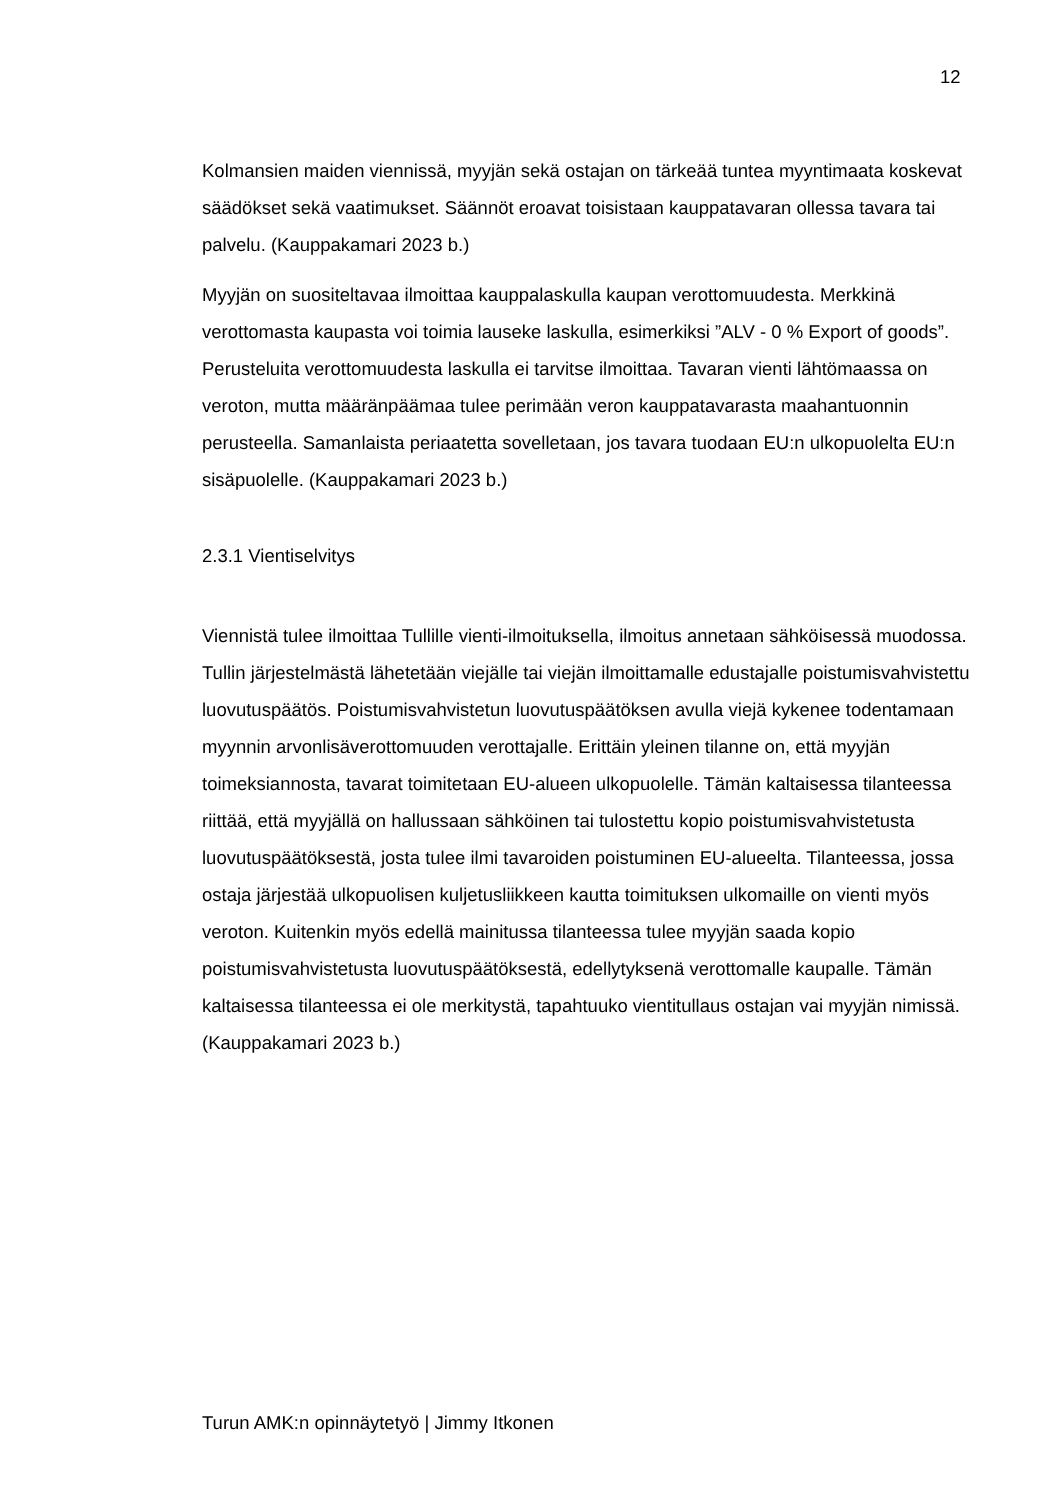12
Kolmansien maiden viennissä, myyjän sekä ostajan on tärkeää tuntea myyntimaata koskevat säädökset sekä vaatimukset. Säännöt eroavat toisistaan kauppatavaran ollessa tavara tai palvelu. (Kauppakamari 2023 b.)
Myyjän on suositeltavaa ilmoittaa kauppalaskulla kaupan verottomuudesta. Merkkinä verottomasta kaupasta voi toimia lauseke laskulla, esimerkiksi ”ALV - 0 % Export of goods”. Perusteluita verottomuudesta laskulla ei tarvitse ilmoittaa. Tavaran vienti lähtömaassa on veroton, mutta määränpäämaa tulee perimään veron kauppatavarasta maahantuonnin perusteella. Samanlaista periaatetta sovelletaan, jos tavara tuodaan EU:n ulkopuolelta EU:n sisäpuolelle. (Kauppakamari 2023 b.)
2.3.1 Vientiselvitys
Viennistä tulee ilmoittaa Tullille vienti-ilmoituksella, ilmoitus annetaan sähköisessä muodossa. Tullin järjestelmästä lähetetään viejälle tai viejän ilmoittamalle edustajalle poistumisvahvistettu luovutuspäätös. Poistumisvahvistetun luovutuspäätöksen avulla viejä kykenee todentamaan myynnin arvonlisäverottomuuden verottajalle. Erittäin yleinen tilanne on, että myyjän toimeksiannosta, tavarat toimitetaan EU-alueen ulkopuolelle. Tämän kaltaisessa tilanteessa riittää, että myyjällä on hallussaan sähköinen tai tulostettu kopio poistumisvahvistetusta luovutuspäätöksestä, josta tulee ilmi tavaroiden poistuminen EU-alueelta. Tilanteessa, jossa ostaja järjestää ulkopuolisen kuljetusliikkeen kautta toimituksen ulkomaille on vienti myös veroton. Kuitenkin myös edellä mainitussa tilanteessa tulee myyjän saada kopio poistumisvahvistetusta luovutuspäätöksestä, edellytyksenä verottomalle kaupalle. Tämän kaltaisessa tilanteessa ei ole merkitystä, tapahtuuko vientitullaus ostajan vai myyjän nimissä. (Kauppakamari 2023 b.)
Turun AMK:n opinnäytetyö | Jimmy Itkonen